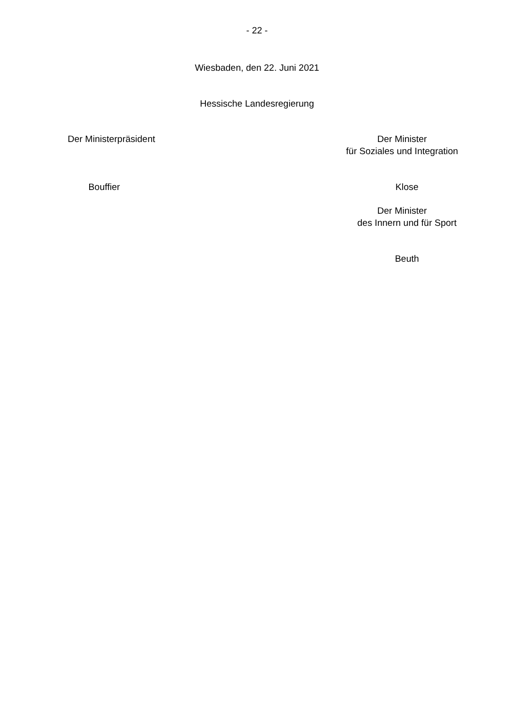- 22 -
Wiesbaden, den 22. Juni 2021
Hessische Landesregierung
Der Ministerpräsident
Bouffier
Der Minister
für Soziales und Integration
Klose
Der Minister
des Innern und für Sport
Beuth